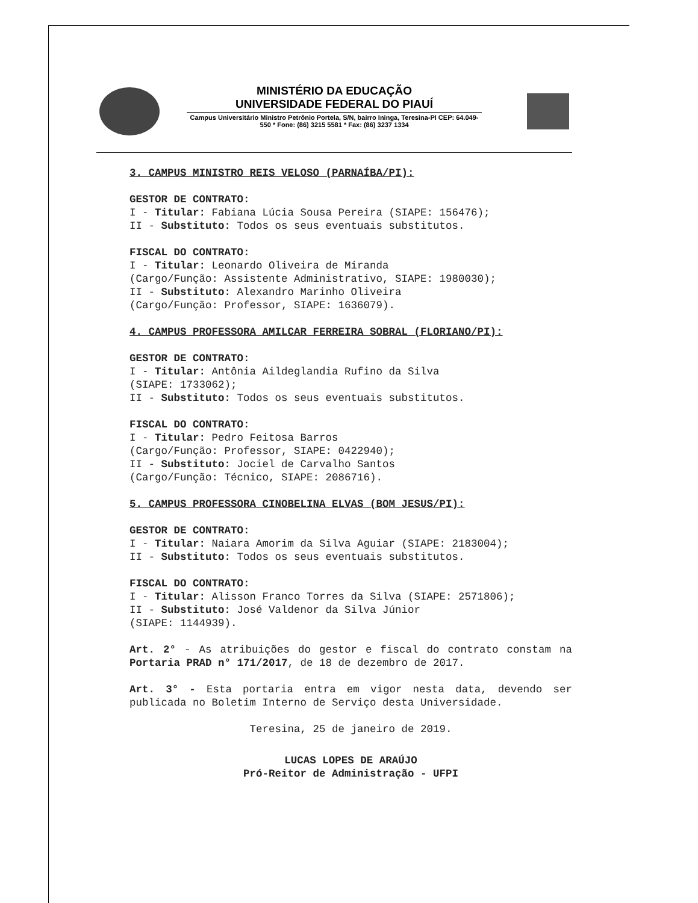MINISTÉRIO DA EDUCAÇÃO
UNIVERSIDADE FEDERAL DO PIAUÍ
Campus Universitário Ministro Petrônio Portela, S/N, bairro Ininga, Teresina-PI CEP: 64.049-550 * Fone: (86) 3215 5581 * Fax: (86) 3237 1334
3. CAMPUS MINISTRO REIS VELOSO (PARNAÍBA/PI):
GESTOR DE CONTRATO:
I - Titular: Fabiana Lúcia Sousa Pereira (SIAPE: 156476);
II - Substituto: Todos os seus eventuais substitutos.
FISCAL DO CONTRATO:
I - Titular: Leonardo Oliveira de Miranda
(Cargo/Função: Assistente Administrativo, SIAPE: 1980030);
II - Substituto: Alexandro Marinho Oliveira
(Cargo/Função: Professor, SIAPE: 1636079).
4. CAMPUS PROFESSORA AMILCAR FERREIRA SOBRAL (FLORIANO/PI):
GESTOR DE CONTRATO:
I - Titular: Antônia Aildeglandia Rufino da Silva
(SIAPE: 1733062);
II - Substituto: Todos os seus eventuais substitutos.
FISCAL DO CONTRATO:
I - Titular: Pedro Feitosa Barros
(Cargo/Função: Professor, SIAPE: 0422940);
II - Substituto: Jociel de Carvalho Santos
(Cargo/Função: Técnico, SIAPE: 2086716).
5. CAMPUS PROFESSORA CINOBELINA ELVAS (BOM JESUS/PI):
GESTOR DE CONTRATO:
I - Titular: Naiara Amorim da Silva Aguiar (SIAPE: 2183004);
II - Substituto: Todos os seus eventuais substitutos.
FISCAL DO CONTRATO:
I - Titular: Alisson Franco Torres da Silva (SIAPE: 2571806);
II - Substituto: José Valdenor da Silva Júnior
(SIAPE: 1144939).
Art. 2° - As atribuições do gestor e fiscal do contrato constam na Portaria PRAD n° 171/2017, de 18 de dezembro de 2017.
Art. 3° - Esta portaria entra em vigor nesta data, devendo ser publicada no Boletim Interno de Serviço desta Universidade.
Teresina, 25 de janeiro de 2019.
LUCAS LOPES DE ARAÚJO
Pró-Reitor de Administração - UFPI